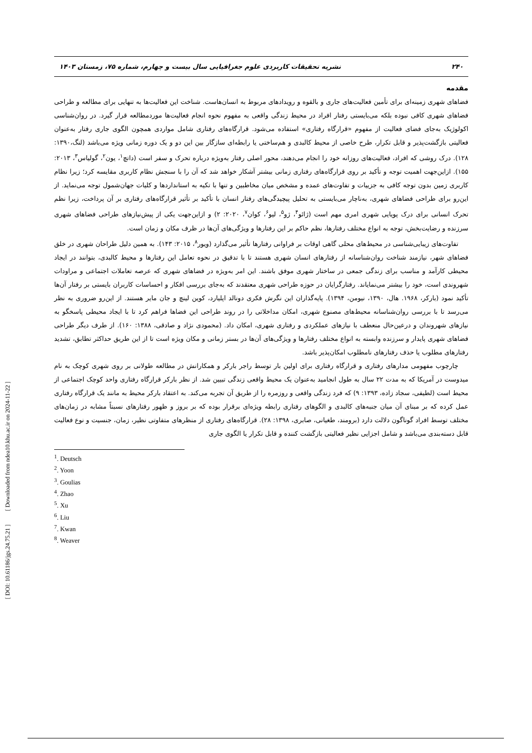۲۴۰ نشریه تحقیقات کاربردی علوم جغرافیایی سال بیست و چهارم، شماره ۷۵، زمستان ۱۴۰۳
مقدمه
فضاهای شهری زمینه‌ای برای تأمین فعالیت‌های جاری و بالقوه و رویدادهای مربوط به انسان‌هاست. شناخت این فعالیت‌ها به تنهایی برای مطالعه و طراحی فضاهای شهری کافی نبوده بلکه می‌بایستی رفتار افراد در محیط زندگی واقعی به مفهوم نحوه انجام فعالیت‌ها موردمطالعه قرار گیرد. در روان‌شناسی اکولوژیک به‌جای فضای فعالیت از مفهوم «قرارگاه رفتاری» استفاده می‌شود. قرارگاه‌های رفتاری شامل مواردی همچون الگوی جاری رفتار به‌عنوان فعالیتی بازگشت‌پذیر و قابل تکرار، طرح خاصی از محیط کالبدی و هم‌ساختی یا رابطه‌ای سازگار بین این دو و یک دوره زمانی ویژه می‌باشد (لنگ،۱۳۹۰: ۱۲۸). درک روشی که افراد، فعالیت‌های روزانه خود را انجام می‌دهند، محور اصلی رفتار به‌ویژه درباره تحرک و سفر است (داتچ<sup>۱</sup>، یون<sup>۲</sup>، گولیاس<sup>۳</sup>، ۲۰۱۳: ۱۵۵). ازاین‌جهت اهمیت توجه و تأکید بر روی قرارگاه‌های رفتاری زمانی بیشتر آشکار خواهد شد که آن را با سنجش نظام کاربری مقایسه کرد؛ زیرا نظام کاربری زمین بدون توجه کافی به جزییات و تفاوت‌های عمده و مشخص میان مخاطبین و تنها با تکیه به استانداردها و کلیات جهان‌شمول توجه می‌نماید. از این‌رو برای طراحی فضاهای شهری، به‌ناچار می‌بایستی به تحلیل پیچیدگی‌های رفتار انسان با تأکید بر تأثیر قرارگاه‌های رفتاری بر آن پرداخت، زیرا نظم تحرک انسانی برای درک پویایی شهری امری مهم است (ژائو<sup>۴</sup>، ژو<sup>۵</sup>، لیو<sup>۶</sup>، کوان<sup>۷</sup>، ۲۰۲۰: ۲) و ازاین‌جهت یکی از پیش‌نیازهای طراحی فضاهای شهری سرزنده و رضایت‌بخش، توجه به انواع مختلف رفتارها، نظم حاکم بر این رفتارها و ویژگی‌های آن‌ها در ظرف مکان و زمان است.
تفاوت‌های زیبایی‌شناسی در محیط‌های محلی گاهی اوقات بر فراوانی رفتارها تأثیر می‌گذارد (ویور<sup>۸</sup>، ۲۰۱۵: ۱۴۳). به همین دلیل طراحان شهری در خلق فضاهای شهر، نیازمند شناخت روان‌شناسانه از رفتارهای انسان شهری هستند تا با تدقیق در نحوه تعامل این رفتارها و محیط کالبدی، بتوانند در ایجاد محیطی کارآمد و مناسب برای زندگی جمعی در ساختار شهری موفق باشند. این امر به‌ویژه در فضاهای شهری که عرصه تعاملات اجتماعی و مراودات شهروندی است، خود را بیشتر می‌نمایاند. رفتارگرایان در حوزه طراحی شهری معتقدند که به‌جای بررسی افکار و احساسات کاربران بایستی بر رفتار آن‌ها تأکید نمود (بارکر، ۱۹۶۸. هال، ۱۳۹۰، نیومن، ۱۳۹۴). پایه‌گذاران این نگرش فکری دونالد اپلیارد، کوین لینچ و جان مایر هستند. از این‌رو ضروری به نظر می‌رسد تا با بررسی روان‌شناسانه محیط‌های مصنوع شهری، امکان مداخلاتی را در روند طراحی این فضاها فراهم کرد تا با ایجاد محیطی پاسخگو به نیازهای شهروندان و درعین‌حال منعطف با نیازهای عملکردی و رفتاری شهری، امکان داد. (محمودی نژاد و صادقی، ۱۳۸۸: ۱۶۰). از طرف دیگر طراحی فضاهای شهری پایدار و سرزنده وابسته به انواع مختلف رفتارها و ویژگی‌های آن‌ها در بستر زمانی و مکان ویژه است تا از این طریق حداکثر تطابق، تشدید رفتارهای مطلوب یا حذف رفتارهای نامطلوب امکان‌پذیر باشد.
چارچوب مفهومی مدارهای رفتاری و قرارگاه رفتاری برای اولین بار توسط راجر بارکر و همکارانش در مطالعه طولانی بر روی شهری کوچک به نام میدوست در آمریکا که به مدت ۲۲ سال به طول انجامید به‌عنوان یک محیط واقعی زندگی تبیین شد. از نظر بارکر قرارگاه رفتاری واحد کوچک اجتماعی از محیط است (لطیفی، سجاد زاده، ۱۳۹۳: ۹) که فرد زندگی واقعی و روزمره را از طریق آن تجربه می‌کند. به اعتقاد بارکر محیط به مانند یک قرارگاه رفتاری عمل کرده که بر مبنای آن میان جنبه‌های کالبدی و الگوهای رفتاری رابطه ویژه‌ای برقرار بوده که بر بروز و ظهور رفتارهای نسبتاً مشابه در زمان‌های مختلف توسط افراد گوناگون دلالت دارد (برومند، طغیانی، صابری، ۱۳۹۸: ۲۸). قرارگاه‌های رفتاری از منظرهای متفاوتی نظیر، زمان، جنسیت و نوع فعالیت قابل دسته‌بندی می‌باشد و شامل اجزایی نظیر فعالیتی بازگشت کننده و قابل تکرار یا الگوی جاری
<sup>1</sup>. Deutsch
<sup>2</sup>. Yoon
<sup>3</sup>. Goulias
<sup>4</sup>. Zhao
<sup>5</sup>. Xu
<sup>6</sup>. Liu
<sup>7</sup>. Kwan
<sup>8</sup>. Weaver
[ DOI: 10.61186/jgs.24.75.21 ] [ Downloaded from ndea10.khu.ac.ir on 2024-11-22 ]